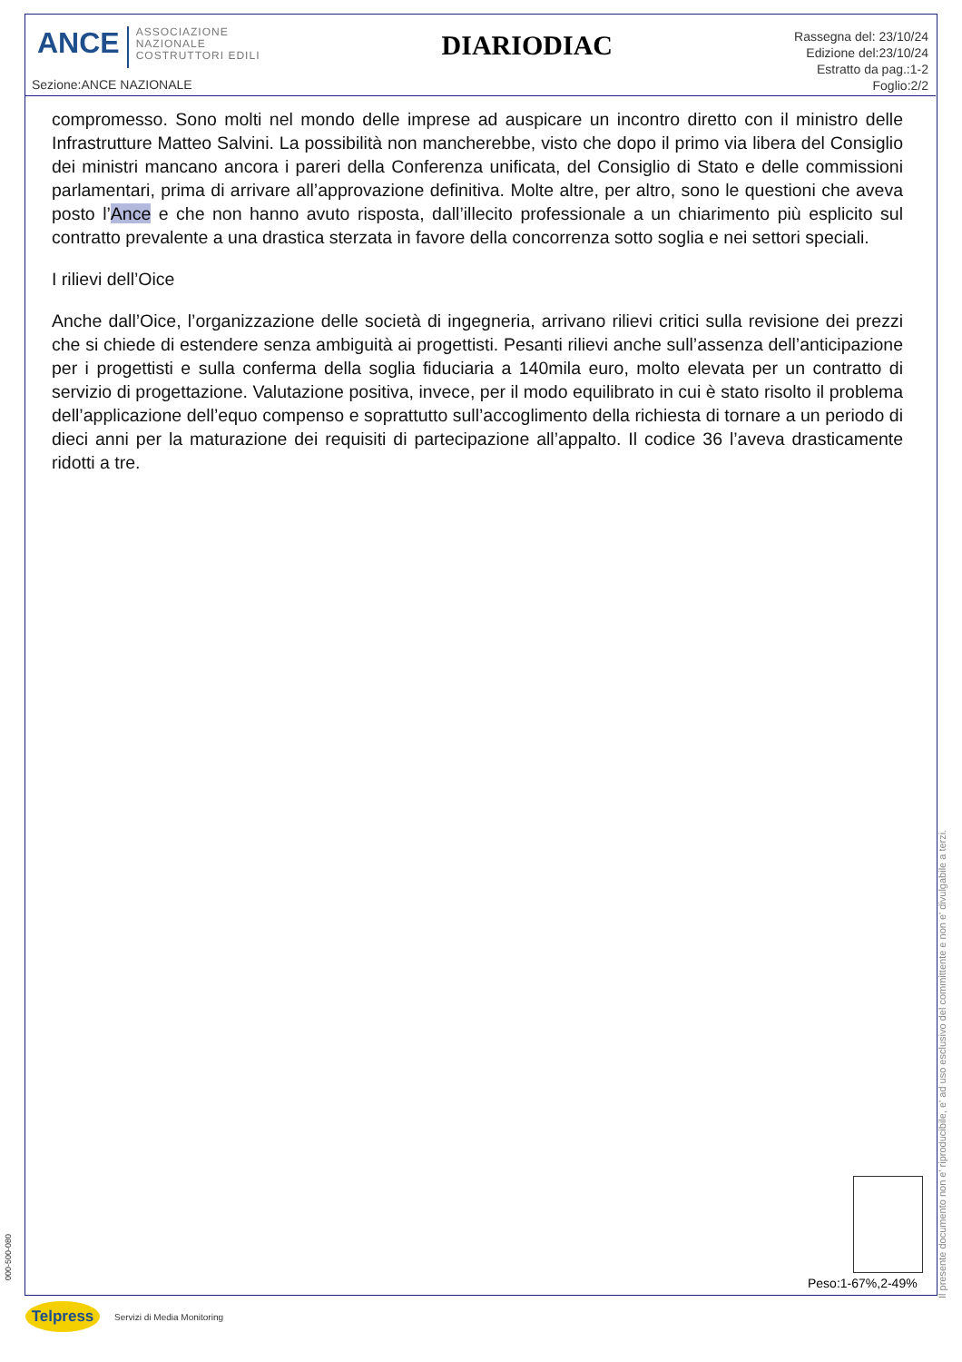ANCE
ASSOCIAZIONE
NAZIONALE
COSTRUTTORI EDILI
Sezione:ANCE NAZIONALE
DIARIODIAC
Rassegna del: 23/10/24
Edizione del:23/10/24
Estratto da pag.:1-2
Foglio:2/2
compromesso. Sono molti nel mondo delle imprese ad auspicare un incontro diretto con il ministro delle Infrastrutture Matteo Salvini. La possibilità non mancherebbe, visto che dopo il primo via libera del Consiglio dei ministri mancano ancora i pareri della Conferenza unificata, del Consiglio di Stato e delle commissioni parlamentari, prima di arrivare all’approvazione definitiva. Molte altre, per altro, sono le questioni che aveva posto l’Ance e che non hanno avuto risposta, dall’illecito professionale a un chiarimento più esplicito sul contratto prevalente a una drastica sterzata in favore della concorrenza sotto soglia e nei settori speciali.
I rilievi dell’Oice
Anche dall’Oice, l’organizzazione delle società di ingegneria, arrivano rilievi critici sulla revisione dei prezzi che si chiede di estendere senza ambiguità ai progettisti. Pesanti rilievi anche sull’assenza dell’anticipazione per i progettisti e sulla conferma della soglia fiduciaria a 140mila euro, molto elevata per un contratto di servizio di progettazione. Valutazione positiva, invece, per il modo equilibrato in cui è stato risolto il problema dell’applicazione dell’equo compenso e soprattutto sull’accoglimento della richiesta di tornare a un periodo di dieci anni per la maturazione dei requisiti di partecipazione all’appalto. Il codice 36 l’aveva drasticamente ridotti a tre.
Peso:1-67%,2-49%
Il presente documento non e' riproducibile, e' ad uso esclusivo del committente e non e' divulgabile a terzi.
000-500-080
Telpress
Servizi di Media Monitoring